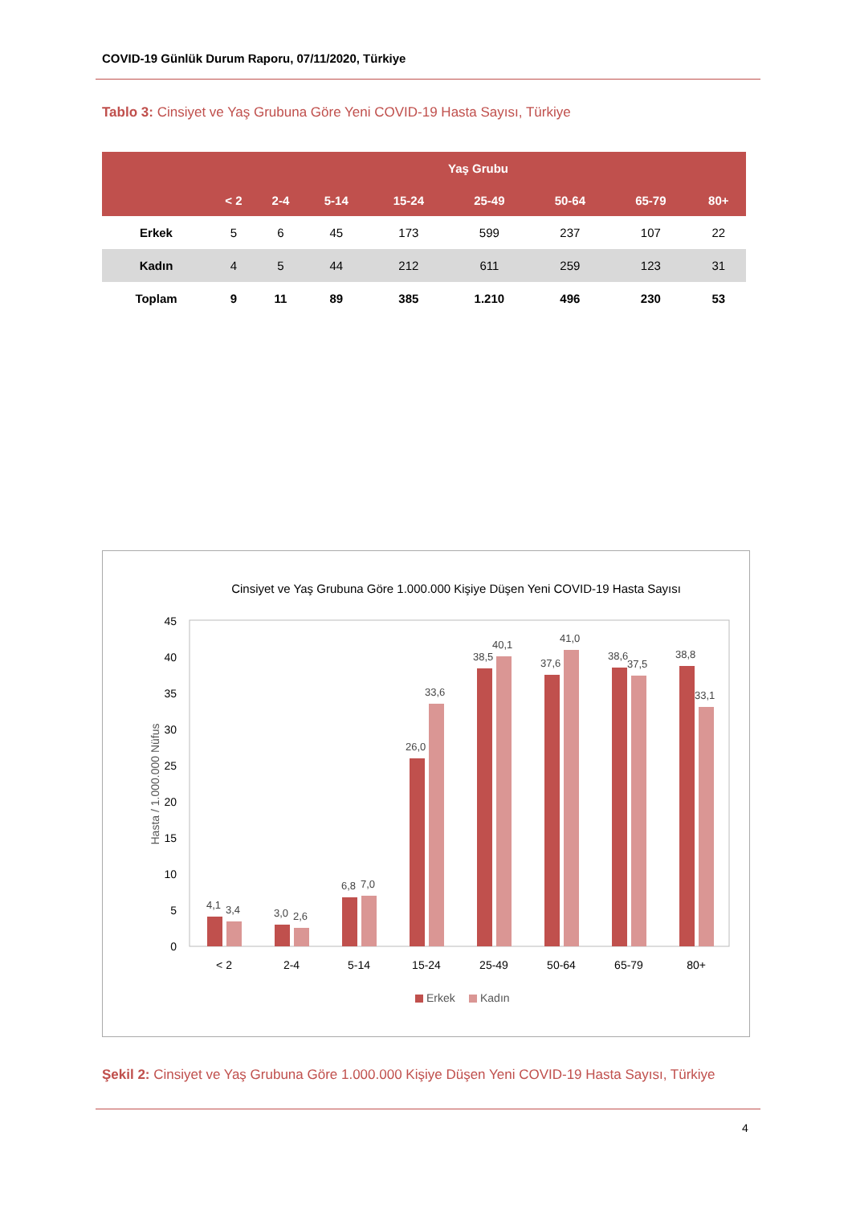COVID-19 Günlük Durum Raporu, 07/11/2020, Türkiye
Tablo 3: Cinsiyet ve Yaş Grubuna Göre Yeni COVID-19 Hasta Sayısı, Türkiye
| | Yaş Grubu | | | | | | | |
| --- | --- | --- | --- | --- | --- | --- | --- | --- |
| | < 2 | 2-4 | 5-14 | 15-24 | 25-49 | 50-64 | 65-79 | 80+ |
| Erkek | 5 | 6 | 45 | 173 | 599 | 237 | 107 | 22 |
| Kadın | 4 | 5 | 44 | 212 | 611 | 259 | 123 | 31 |
| Toplam | 9 | 11 | 89 | 385 | 1.210 | 496 | 230 | 53 |
Cinsiyet ve Yaş Grubuna Göre 1.000.000 Kişiye Düşen Yeni COVID-19 Hasta Sayısı
0
5
10
15
20
25
30
35
40
45
Hasta / 1.000.000 Nüfus
4,1
3,4
3,0
2,6
6,8
7,0
26,0
33,6
38,5
40,1
37,6
41,0
38,6
37,5
38,8
33,1
< 2
2-4
5-14
15-24
25-49
50-64
65-79
80+
Erkek
Kadın
Şekil 2: Cinsiyet ve Yaş Grubuna Göre 1.000.000 Kişiye Düşen Yeni COVID-19 Hasta Sayısı, Türkiye
4